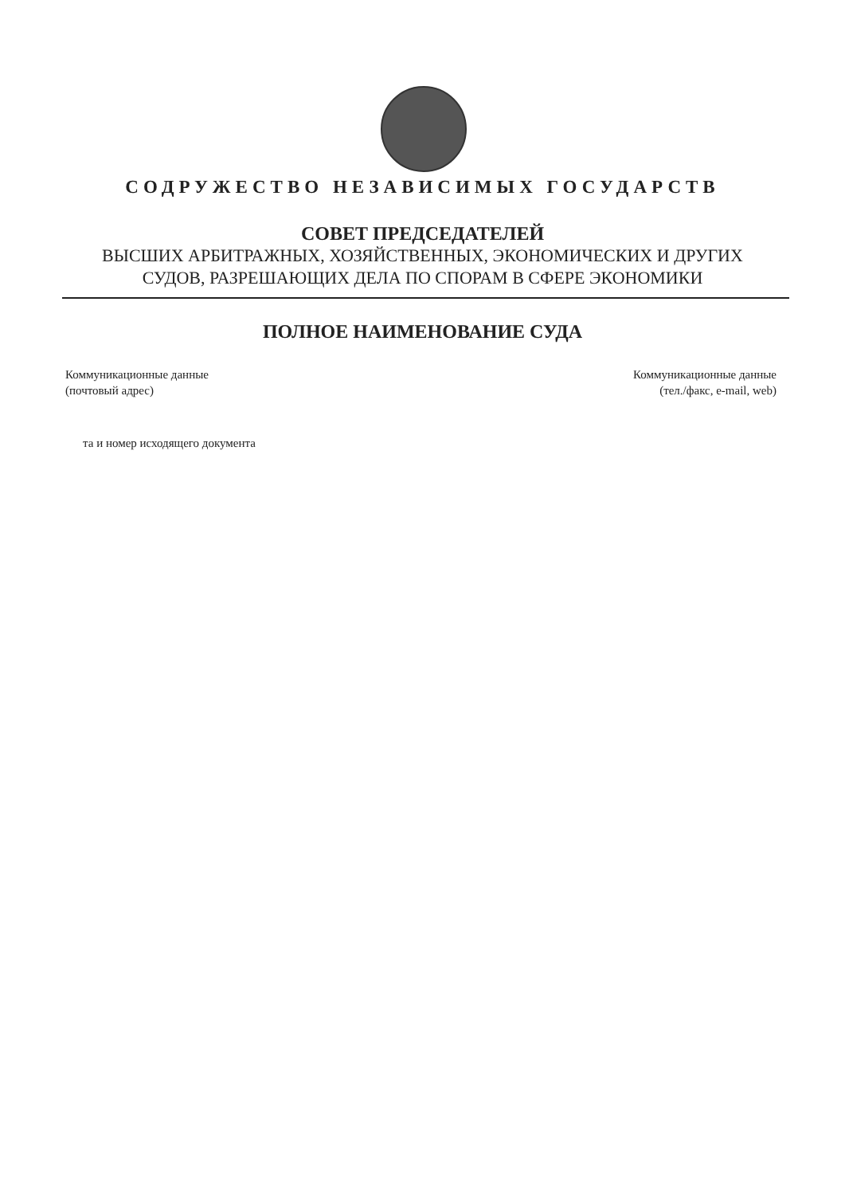СОДРУЖЕСТВО НЕЗАВИСИМЫХ ГОСУДАРСТВ
СОВЕТ ПРЕДСЕДАТЕЛЕЙ
ВЫСШИХ АРБИТРАЖНЫХ, ХОЗЯЙСТВЕННЫХ, ЭКОНОМИЧЕСКИХ И ДРУГИХ
СУДОВ, РАЗРЕШАЮЩИХ ДЕЛА ПО СПОРАМ В СФЕРЕ ЭКОНОМИКИ
ПОЛНОЕ НАИМЕНОВАНИЕ СУДА
Коммуникационные данные
(почтовый адрес)
Коммуникационные данные
(тел./факс, e-mail, web)
та и номер исходящего документа